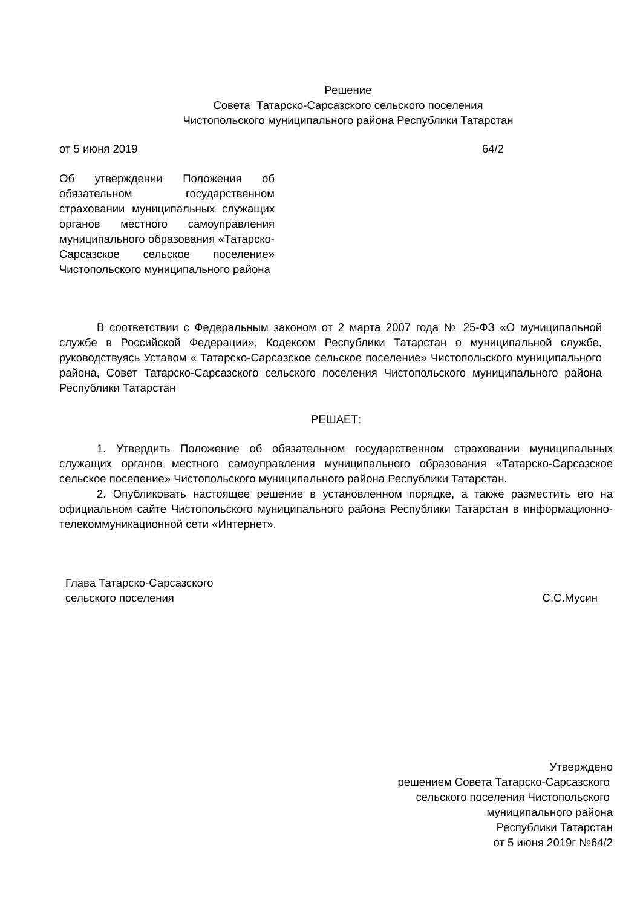Решение
Совета Татарско-Сарсазского сельского поселения
Чистопольского муниципального района Республики Татарстан
от 5 июня 2019 64/2
Об утверждении Положения об обязательном государственном страховании муниципальных служащих органов местного самоуправления муниципального образования «Татарско-Сарсазское сельское поселение» Чистопольского муниципального района
В соответствии с Федеральным законом от 2 марта 2007 года № 25-ФЗ «О муниципальной службе в Российской Федерации», Кодексом Республики Татарстан о муниципальной службе, руководствуясь Уставом « Татарско-Сарсазское сельское поселение» Чистопольского муниципального района, Совет Татарско-Сарсазского сельского поселения Чистопольского муниципального района Республики Татарстан
РЕШАЕТ:
1. Утвердить Положение об обязательном государственном страховании муниципальных служащих органов местного самоуправления муниципального образования «Татарско-Сарсазское сельское поселение» Чистопольского муниципального района Республики Татарстан.
2. Опубликовать настоящее решение в установленном порядке, а также разместить его на официальном сайте Чистопольского муниципального района Республики Татарстан в информационно-телекоммуникационной сети «Интернет».
Глава Татарско-Сарсазского
сельского поселения С.С.Мусин
Утверждено
решением Совета Татарско-Сарсазского
сельского поселения Чистопольского
муниципального района
Республики Татарстан
от 5 июня 2019г №64/2